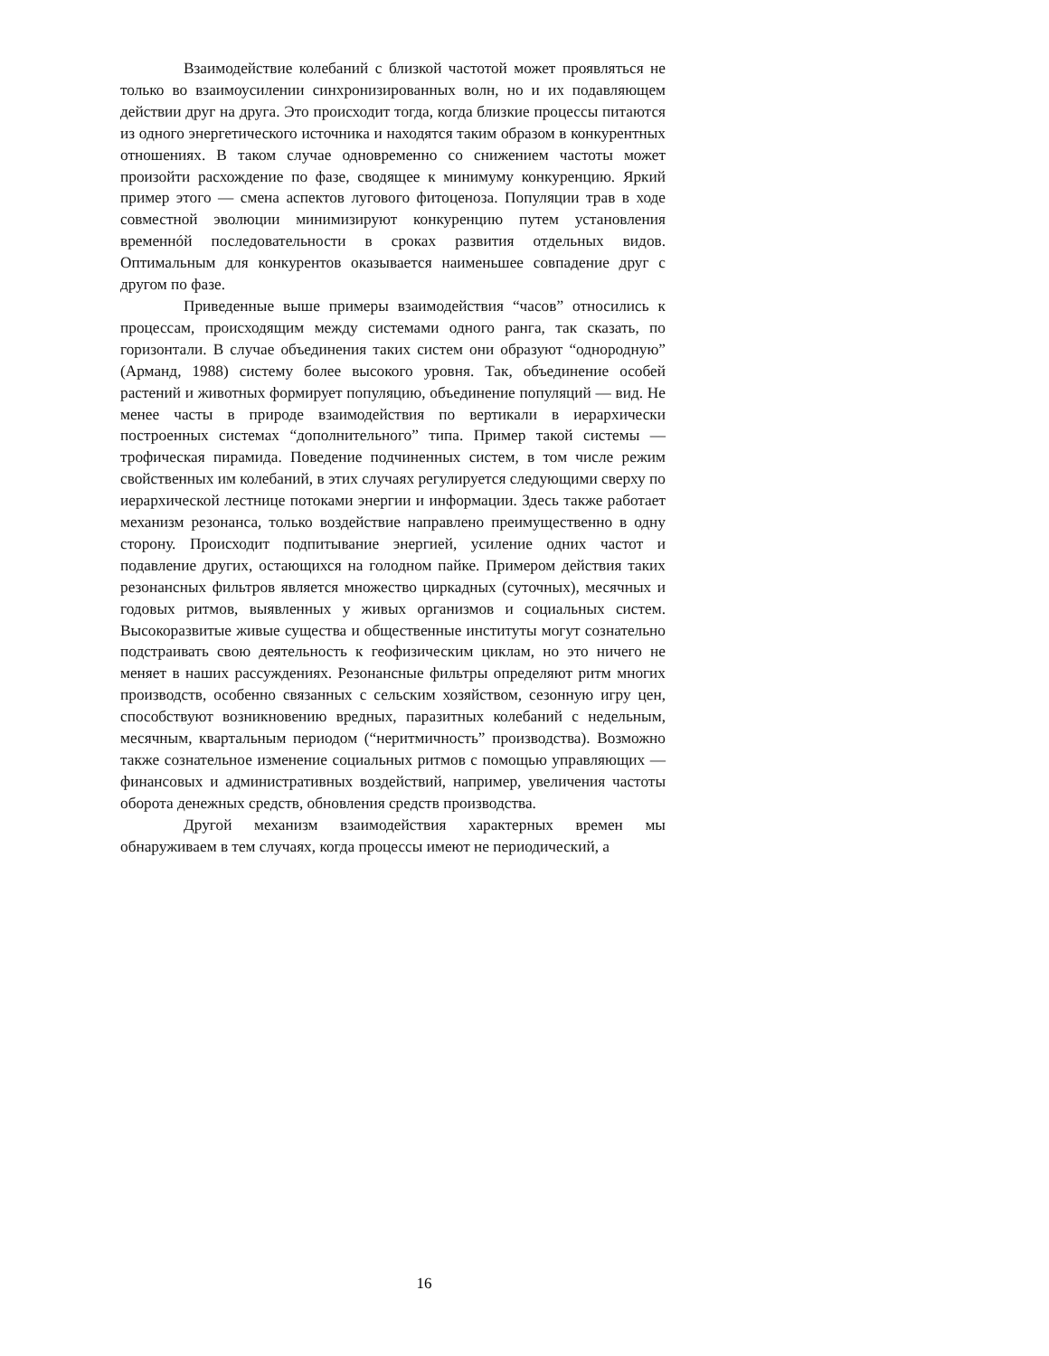Взаимодействие колебаний с близкой частотой может проявляться не только во взаимоусилении синхронизированных волн, но и их подавляющем действии друг на друга. Это происходит тогда, когда близкие процессы питаются из одного энергетического источника и находятся таким образом в конкурентных отношениях. В таком случае одновременно со снижением частоты может произойти расхождение по фазе, сводящее к минимуму конкуренцию. Яркий пример этого — смена аспектов лугового фитоценоза. Популяции трав в ходе совместной эволюции минимизируют конкуренцию путем установления временнóй последовательности в сроках развития отдельных видов. Оптимальным для конкурентов оказывается наименьшее совпадение друг с другом по фазе.
Приведенные выше примеры взаимодействия “часов” относились к процессам, происходящим между системами одного ранга, так сказать, по горизонтали. В случае объединения таких систем они образуют “однородную” (Арманд, 1988) систему более высокого уровня. Так, объединение особей растений и животных формирует популяцию, объединение популяций — вид. Не менее часты в природе взаимодействия по вертикали в иерархически построенных системах “дополнительного” типа. Пример такой системы — трофическая пирамида. Поведение подчиненных систем, в том числе режим свойственных им колебаний, в этих случаях регулируется следующими сверху по иерархической лестнице потоками энергии и информации. Здесь также работает механизм резонанса, только воздействие направлено преимущественно в одну сторону. Происходит подпитывание энергией, усиление одних частот и подавление других, остающихся на голодном пайке. Примером действия таких резонансных фильтров является множество циркадных (суточных), месячных и годовых ритмов, выявленных у живых организмов и социальных систем. Высокоразвитые живые существа и общественные институты могут сознательно подстраивать свою деятельность к геофизическим циклам, но это ничего не меняет в наших рассуждениях. Резонансные фильтры определяют ритм многих производств, особенно связанных с сельским хозяйством, сезонную игру цен, способствуют возникновению вредных, паразитных колебаний с недельным, месячным, квартальным периодом (“неритмичность” производства). Возможно также сознательное изменение социальных ритмов с помощью управляющих — финансовых и административных воздействий, например, увеличения частоты оборота денежных средств, обновления средств производства.
Другой механизм взаимодействия характерных времен мы обнаруживаем в тем случаях, когда процессы имеют не периодический, а
16